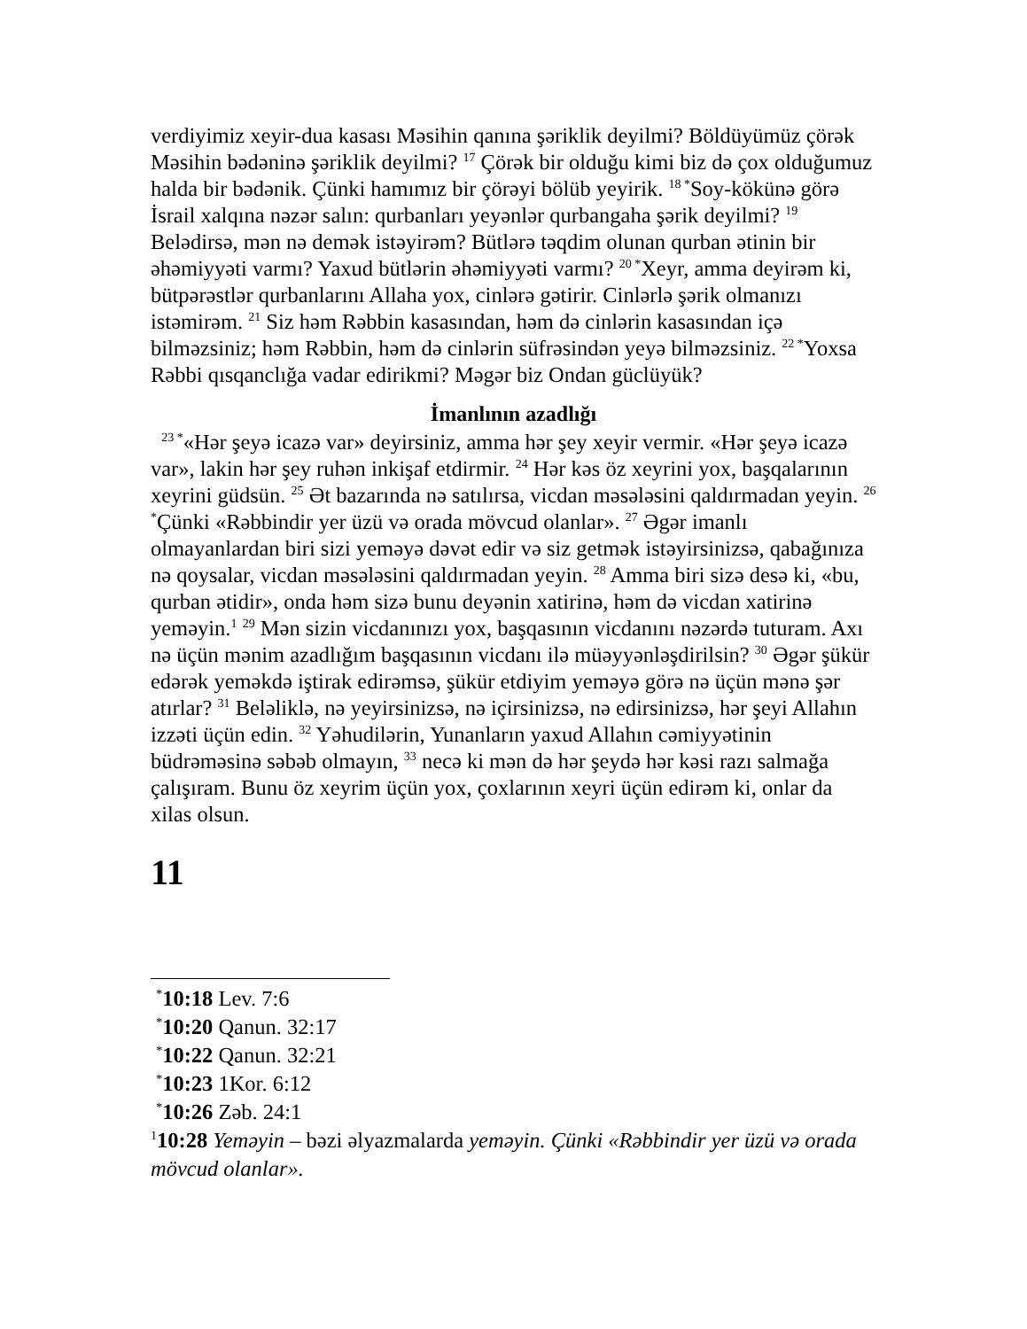verdiyimiz xeyir-dua kasası Məsihin qanına şəriklik deyilmi? Böldüyümüz çörək Məsihin bədəninə şəriklik deyilmi? <sup>17</sup> Çörək bir olduğu kimi biz də çox olduğumuz halda bir bədənik. Çünki hamımız bir çörəyi bölüb yeyirik. <sup>18 *</sup>Soy-kökünə görə İsrail xalqına nəzər salın: qurbanları yeyənlər qurbangaha şərik deyilmi? <sup>19</sup> Belədirsə, mən nə demək istəyirəm? Bütlərə təqdim olunan qurban ətinin bir əhəmiyyəti varmı? Yaxud bütlərin əhəmiyyəti varmı? <sup>20 *</sup>Xeyr, amma deyirəm ki, bütpərəstlər qurbanlarını Allaha yox, cinlərə gətirir. Cinlərlə şərik olmanızı istəmirəm. <sup>21</sup> Siz həm Rəbbin kasasından, həm də cinlərin kasasından içə bilməzsiniz; həm Rəbbin, həm də cinlərin süfrəsindən yeyə bilməzsiniz. <sup>22 *</sup>Yoxsa Rəbbi qısqanclığa vadar edirikmi? Məgər biz Ondan güclüyük?
İmanlının azadlığı
<sup>23 *</sup>«Hər şeyə icazə var» deyirsiniz, amma hər şey xeyir vermir. «Hər şeyə icazə var», lakin hər şey ruhən inkişaf etdirmir. <sup>24</sup> Hər kəs öz xeyrini yox, başqalarının xeyrini güdsün. <sup>25</sup> Ət bazarında nə satılırsa, vicdan məsələsini qaldırmadan yeyin. <sup>26 *</sup>Çünki «Rəbbindir yer üzü və orada mövcud olanlar». <sup>27</sup> Əgər imanlı olmayanlardan biri sizi yeməyə dəvət edir və siz getmək istəyirsinizsə, qabağınıza nə qoysalar, vicdan məsələsini qaldırmadan yeyin. <sup>28</sup> Amma biri sizə desə ki, «bu, qurban ətidir», onda həm sizə bunu deyənin xatirinə, həm də vicdan xatirinə yeməyin.<sup>1</sup> <sup>29</sup> Mən sizin vicdanınızı yox, başqasının vicdanını nəzərdə tuturam. Axı nə üçün mənim azadlığım başqasının vicdanı ilə müəyyənləşdirilsin? <sup>30</sup> Əgər şükür edərək yeməkdə iştirak edirəmsə, şükür etdiyim yeməyə görə nə üçün mənə şər atırlar? <sup>31</sup> Beləliklə, nə yeyirsinizsə, nə içirsinizsə, nə edirsinizsə, hər şeyi Allahın izzəti üçün edin. <sup>32</sup> Yəhudilərin, Yunanların yaxud Allahın cəmiyyətinin büdrəməsinə səbəb olmayın, <sup>33</sup> necə ki mən də hər şeydə hər kəsi razı salmağa çalışıram. Bunu öz xeyrim üçün yox, çoxlarının xeyri üçün edirəm ki, onlar da xilas olsun.
11
<sup>*</sup> 10:18 Lev. 7:6
<sup>*</sup> 10:20 Qanun. 32:17
<sup>*</sup> 10:22 Qanun. 32:21
<sup>*</sup> 10:23 1Kor. 6:12
<sup>*</sup> 10:26 Zəb. 24:1
<sup>1</sup> 10:28 Yeməyin – bəzi əlyazmalarda yeməyin. Çünki «Rəbbindir yer üzü və orada mövcud olanlar».